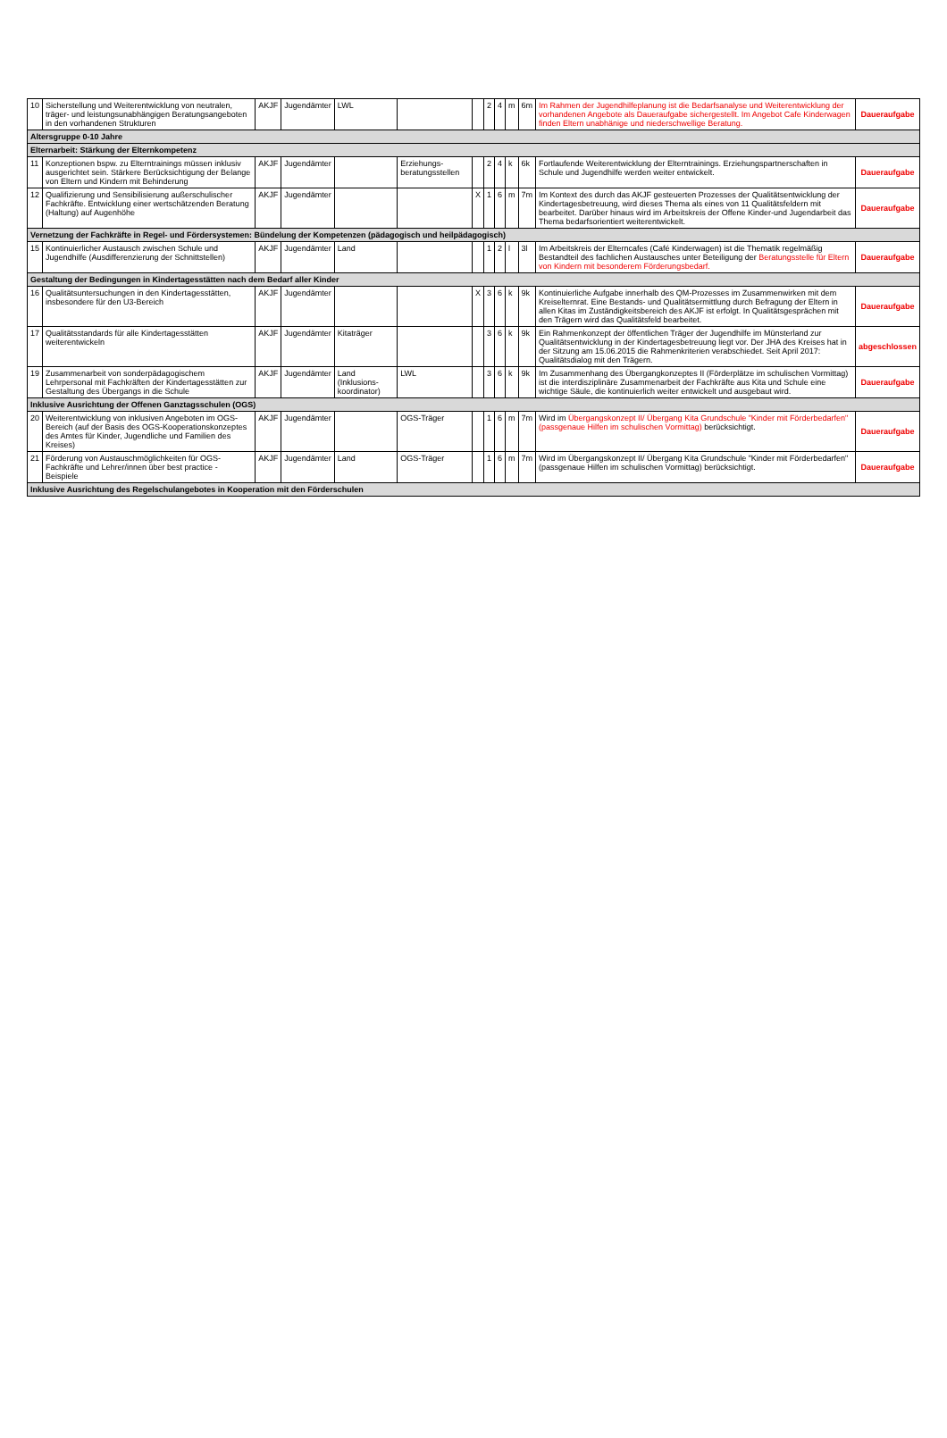| 10 | Sicherstellung und Weiterentwicklung von neutralen, träger- und leistungsunabhängigen Beratungsangeboten in den vorhandenen Strukturen | AKJF | Jugendämter | LWL | | | 2 | 4 | m | 6m | Im Rahmen der Jugendhilfeplanung ist die Bedarfsanalyse und Weiterentwicklung der vorhandenen Angebote als Daueraufgabe sichergestellt. Im Angebot Cafe Kinderwagen finden Eltern unabhänige und niederschwellige Beratung. | Daueraufgabe |
| Altersgruppe 0-10 Jahre | | | | | | | | | | | | |
| Elternarbeit: Stärkung der Elternkompetenz | | | | | | | | | | | | |
| 11 | Konzeptionen bspw. zu Elterntrainings müssen inklusiv ausgerichtet sein. Stärkere Berücksichtigung der Belange von Eltern und Kindern mit Behinderung | AKJF | Jugendämter | | Erziehungs-beratungsstellen | | 2 | 4 | k | 6k | Fortlaufende Weiterentwicklung der Elterntrainings. Erziehungspartnerschaften in Schule und Jugendhilfe werden weiter entwickelt. | Daueraufgabe |
| 12 | Qualifizierung und Sensibilisierung außerschulischer Fachkräfte. Entwicklung einer wertschätzenden Beratung (Haltung) auf Augenhöhe | AKJF | Jugendämter | | | X | 1 | 6 | m | 7m | Im Kontext des durch das AKJF gesteuerten Prozesses der Qualitätsentwicklung der Kindertagesbetreuung, wird dieses Thema als eines von 11 Qualitätsfeldern mit bearbeitet. Darüber hinaus wird im Arbeitskreis der Offene Kinder-und Jugendarbeit das Thema bedarfsorientiert weiterentwickelt. | Daueraufgabe |
| Vernetzung der Fachkräfte in Regel- und Fördersystemen: Bündelung der Kompetenzen (pädagogisch und heilpädagogisch) | | | | | | | | | | | | |
| 15 | Kontinuierlicher Austausch zwischen Schule und Jugendhilfe (Ausdifferenzierung der Schnittstellen) | AKJF | Jugendämter | Land | | | 1 | 2 | l | 3l | Im Arbeitskreis der Elterncafes (Café Kinderwagen) ist die Thematik regelmäßig Bestandteil des fachlichen Austausches unter Beteiligung der Beratungsstelle für Eltern von Kindern mit besonderem Förderungsbedarf. | Daueraufgabe |
| Gestaltung der Bedingungen in Kindertagesstätten nach dem Bedarf aller Kinder | | | | | | | | | | | | |
| 16 | Qualitätsuntersuchungen in den Kindertagesstätten, insbesondere für den U3-Bereich | AKJF | Jugendämter | | | X | 3 | 6 | k | 9k | Kontinuierliche Aufgabe innerhalb des QM-Prozesses im Zusammenwirken mit dem Kreiselternrat. Eine Bestands- und Qualitätsermittlung durch Befragung der Eltern in allen Kitas im Zuständigkeitsbereich des AKJF ist erfolgt. In Qualitätsgesprächen mit den Trägern wird das Qualitätsfeld bearbeitet. | Daueraufgabe |
| 17 | Qualitätsstandards für alle Kindertagesstätten weiterentwickeln | AKJF | Jugendämter | Kitaträger | | | 3 | 6 | k | 9k | Ein Rahmenkonzept der öffentlichen Träger der Jugendhilfe im Münsterland zur Qualitätsentwicklung in der Kindertagesbetreuung liegt vor. Der JHA des Kreises hat in der Sitzung am 15.06.2015 die Rahmenkriterien verabschiedet. Seit April 2017: Qualitätsdialog mit den Trägern. | abgeschlossen |
| 19 | Zusammenarbeit von sonderpädagogischem Lehrpersonal mit Fachkräften der Kindertagesstätten zur Gestaltung des Übergangs in die Schule | AKJF | Jugendämter | Land (Inklusions-koordinator) | LWL | | 3 | 6 | k | 9k | Im Zusammenhang des Übergangkonzeptes II (Förderplätze im schulischen Vormittag) ist die interdisziplinäre Zusammenarbeit der Fachkräfte aus Kita und Schule eine wichtige Säule, die kontinuierlich weiter entwickelt und ausgebaut wird. | Daueraufgabe |
| Inklusive Ausrichtung der Offenen Ganztagsschulen (OGS) | | | | | | | | | | | | |
| 20 | Weiterentwicklung von inklusiven Angeboten im OGS-Bereich (auf der Basis des OGS-Kooperationskonzeptes des Amtes für Kinder, Jugendliche und Familien des Kreises) | AKJF | Jugendämter | | OGS-Träger | | 1 | 6 | m | 7m | Wird im Übergangskonzept II/ Übergang Kita Grundschule "Kinder mit Förderbedarfen" (passgenaue Hilfen im schulischen Vormittag) berücksichtigt. | Daueraufgabe |
| 21 | Förderung von Austauschmöglichkeiten für OGS-Fachkräfte und Lehrer/innen über best practice - Beispiele | AKJF | Jugendämter | Land | OGS-Träger | | 1 | 6 | m | 7m | Wird im Übergangskonzept II/ Übergang Kita Grundschule "Kinder mit Förderbedarfen" (passgenaue Hilfen im schulischen Vormittag) berücksichtigt. | Daueraufgabe |
| Inklusive Ausrichtung des Regelschulangebotes in Kooperation mit den Förderschulen | | | | | | | | | | | | |